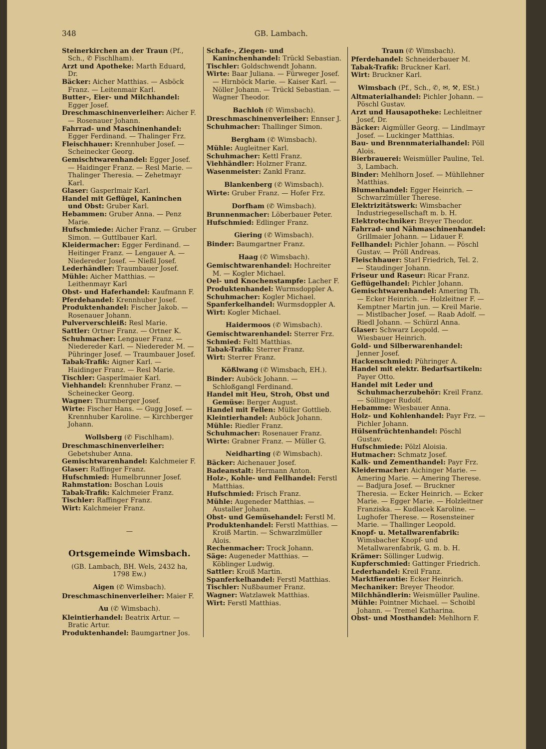348 GB. Lambach.
Steinerkirchen an der Traun (Pf., Sch., ✆ Fischlham).
Arzt und Apotheke: Marth Eduard, Dr.
Bäcker: Aicher Matthias. — Asböck Franz. — Leitenmair Karl.
Butter-, Eier- und Milchhandel: Egger Josef.
Dreschmaschinenverleiher: Aicher F. — Rosenauer Johann.
Fahrrad- und Maschinenhandel: Egger Ferdinand. — Thalinger Frz.
Fleischhauer: Krennhuber Josef. — Scheinecker Georg.
Gemischtwarenhandel: Egger Josef. — Haidinger Franz. — Resl Marie. — Thalinger Theresia. — Zehetmayr Karl.
Glaser: Gasperlmair Karl.
Handel mit Geflügel, Kaninchen und Obst: Gruber Karl.
Hebammen: Gruber Anna. — Penz Marie.
Hufschmiede: Aicher Franz. — Gruber Simon. — Guttlbauer Karl.
Kleidermacher: Egger Ferdinand. — Heitinger Franz. — Lengauer A. — Niedereder Josef. — Nießl Josef.
Lederhändler: Traumbauer Josef.
Mühle: Aicher Matthias. — Leithenmayr Karl
Obst- und Haferhandel: Kaufmann F.
Pferdehandel: Krennhuber Josef.
Produktenhandel: Fischer Jakob. — Rosenauer Johann.
Pulververschleiß: Resl Marie.
Sattler: Ortner Franz. — Ortner K.
Schuhmacher: Lengauer Franz. — Niedereder Karl. — Niedereder M. — Pühringer Josef. — Traumbauer Josef.
Tabak-Trafik: Aigner Karl. — Haidinger Franz. — Resl Marie.
Tischler: Gasperlmaier Karl.
Viehhandel: Krennhuber Franz. — Scheinecker Georg.
Wagner: Thurmberger Josef.
Wirte: Fischer Hans. — Gugg Josef. — Krennhuber Karoline. — Kirchberger Johann.
Wollsberg (✆ Fischlham).
Dreschmaschinenverleiher: Gebetshuber Anna.
Gemischtwarenhandel: Kalchmeier F.
Glaser: Raffinger Franz.
Hufschmied: Humelbrunner Josef.
Rahmstation: Boschan Louis
Tabak-Trafik: Kalchmeier Franz.
Tischler: Raffinger Franz.
Wirt: Kalchmeier Franz.
—
Ortsgemeinde Wimsbach.
(GB. Lambach, BH. Wels, 2432 ha, 1798 Ew.)
Aigen (✆ Wimsbach).
Dreschmaschinenverleiher: Maier F.
Au (✆ Wimsbach).
Kleintierhandel: Beatrix Artur. — Bratic Artur.
Produktenhandel: Baumgartner Jos.
Schafe-, Ziegen- und Kaninchenhandel: Trückl Sebastian.
Tischler: Goldschwendt Johann.
Wirte: Baar Juliana. — Fürweger Josef. — Hirnböck Marie. — Kaiser Karl. — Nöller Johann. — Trückl Sebastian. — Wagner Theodor.
Bachloh (✆ Wimsbach).
Dreschmaschinenverleiher: Ennser J.
Schuhmacher: Thallinger Simon.
Bergham (✆ Wimsbach).
Mühle: Augleitner Karl.
Schuhmacher: Kettl Franz.
Viehhändler: Holzner Franz.
Wasenmeister: Zankl Franz.
Blankenberg (✆ Wimsbach).
Wirte: Gruber Franz. — Hofer Frz.
Dorfham (✆ Wimsbach).
Brunnenmacher: Löberbauer Peter.
Hufschmied: Edlinger Franz.
Giering (✆ Wimsbach).
Binder: Baumgartner Franz.
Haag (✆ Wimsbach).
Gemischtwarenhandel: Hochreiter M. — Kogler Michael.
Oel- und Knochenstampfe: Lacher F.
Produktenhandel: Wurmsdoppler A.
Schuhmacher: Kogler Michael.
Spanferkelhandel: Wurmsdoppler A.
Wirt: Kogler Michael.
Haidermoos (✆ Wimsbach).
Gemischtwarenhandel: Sterrer Frz.
Schmied: Feltl Matthias.
Tabak-Trafik: Sterrer Franz.
Wirt: Sterrer Franz.
Kößlwang (✆ Wimsbach, EH.).
Binder: Auböck Johann. — Schloßgangl Ferdinand.
Handel mit Heu, Stroh, Obst und Gemüse: Berger August.
Handel mit Fellen: Müller Gottlieb.
Kleintierhandel: Auböck Johann.
Mühle: Riedler Franz.
Schuhmacher: Rosenauer Franz.
Wirte: Grabner Franz. — Müller G.
Neidharting (✆ Wimsbach).
Bäcker: Aichenauer Josef.
Badeanstalt: Hermann Anton.
Holz-, Kohle- und Fellhandel: Ferstl Matthias.
Hufschmied: Frisch Franz.
Mühle: Augeneder Matthias. — Austaller Johann.
Obst- und Gemüsehandel: Ferstl M.
Produktenhandel: Ferstl Matthias. — Kroiß Martin. — Schwarzlmüller Alois.
Rechenmacher: Trock Johann.
Säge: Augeneder Matthias. — Köblinger Ludwig.
Sattler: Kroiß Martin.
Spanferkelhandel: Ferstl Matthias.
Tischler: Nußbaumer Franz.
Wagner: Watzlawek Matthias.
Wirt: Ferstl Matthias.
Traun (✆ Wimsbach).
Pferdehandel: Schneiderbauer M.
Tabak-Trafik: Bruckner Karl.
Wirt: Bruckner Karl.
Wimsbach (Pf., Sch., ✆, ✉, ⚒, ESt.)
Altmaterialhandel: Pichler Johann. — Pöschl Gustav.
Arzt und Hausapotheke: Lechleitner Josef, Dr.
Bäcker: Aigmüller Georg. — Lindlmayr Josef. — Luckinger Matthias.
Bau- und Brennmaterialhandel: Pöll Alois.
Bierbrauerei: Weismüller Pauline, Tel. 3, Lambach.
Binder: Mehlhorn Josef. — Mühllehner Matthias.
Blumenhandel: Egger Heinrich. — Schwarzlmüller Therese.
Elektrizitätswerk: Wimsbacher Industriegesellschaft m. b. H.
Elektrotechniker: Breyer Theodor.
Fahrrad- und Nähmaschinenhandel: Grillmaier Johann. — Lidauer F.
Fellhandel: Pichler Johann. — Pöschl Gustav. — Pröll Andreas.
Fleischhauer: Starl Friedrich, Tel. 2. — Staudinger Johann.
Friseur und Raseur: Ricar Franz.
Geflügelhandel: Pichler Johann.
Gemischtwarenhandel: Amering Th. — Ecker Heinrich. — Holzleitner F. — Kemptner Martin jun. — Kreil Marie. — Mistlbacher Josef. — Raab Adolf. — Riedl Johann. — Schürzl Anna.
Glaser: Schwarz Leopold. — Wiesbauer Heinrich.
Gold- und Silberwarenhandel: Jenner Josef.
Hackenschmied: Pühringer A.
Handel mit elektr. Bedarfsartikeln: Payer Otto.
Handel mit Leder und Schuhmacherzubehör: Kreil Franz. — Söllinger Rudolf.
Hebamme: Wiesbauer Anna.
Holz- und Kohlenhandel: Payr Frz. — Pichler Johann.
Hülsenfrüchtenhandel: Pöschl Gustav.
Hufschmiede: Pölzl Aloisia.
Hutmacher: Schmatz Josef.
Kalk- und Zementhandel: Payr Frz.
Kleidermacher: Aichinger Marie. — Amering Marie. — Amering Therese. — Badjura Josef. — Bruckner Theresia. — Ecker Heinrich. — Ecker Marie. — Egger Marie. — Holzleitner Franziska. — Kudlacek Karoline. — Lughofer Therese. — Rosensteiner Marie. — Thallinger Leopold.
Knopf- u. Metallwarenfabrik: Wimsbacher Knopf- und Metallwarenfabrik, G. m. b. H.
Krämer: Söllinger Ludwig.
Kupferschmied: Gattinger Friedrich.
Lederhandel: Kreil Franz.
Marktfierantie: Ecker Heinrich.
Mechaniker: Breyer Theodor.
Milchhändlerin: Weismüller Pauline.
Mühle: Pointner Michael. — Schoibl Johann. — Tremel Katharina.
Obst- und Mosthandel: Mehlhorn F.